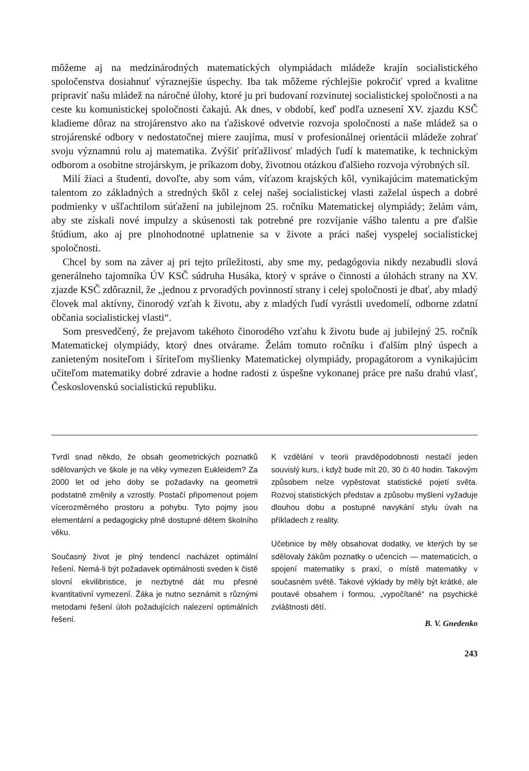môžeme aj na medzinárodných matematických olympiádach mládeže krajín socialistického spoločenstva dosiahnuť výraznejšie úspechy. Iba tak môžeme rýchlejšie pokročiť vpred a kvalitne pripraviť našu mládež na náročné úlohy, ktoré ju pri budovaní rozvinutej socialistickej spoločnosti a na ceste ku komunistickej spoločnosti čakajú. Ak dnes, v období, keď podľa uznesení XV. zjazdu KSČ kladieme dôraz na strojárenstvo ako na ťažiskové odvetvie rozvoja spoločnosti a naše mládež sa o strojárenské odbory v nedostatočnej miere zaujíma, musí v profesionálnej orientácii mládeže zohrať svoju významnú rolu aj matematika. Zvýšiť príťažlivosť mladých ľudí k matematike, k technickým odborom a osobitne strojárskym, je príkazom doby, životnou otázkou ďalšieho rozvoja výrobných síl.
Milí žiaci a študenti, dovoľte, aby som vám, víťazom krajských kôl, vynikajúcim matematickým talentom zo základných a stredných škôl z celej našej socialistickej vlasti zaželal úspech a dobré podmienky v ušľachtilom súťažení na jubilejnom 25. ročníku Matematickej olympiády; želám vám, aby ste získali nové impulzy a skúsenosti tak potrebné pre rozvíjanie vášho talentu a pre ďalšie štúdium, ako aj pre plnohodnotné uplatnenie sa v živote a práci našej vyspelej socialistickej spoločnosti.
Chcel by som na záver aj pri tejto príležitosti, aby sme my, pedagógovia nikdy nezabudli slová generálneho tajomníka ÚV KSČ súdruha Husáka, ktorý v správe o činnosti a úlohách strany na XV. zjazde KSČ zdôraznil, že „jednou z prvoradých povinností strany i celej spoločnosti je dbať, aby mladý človek mal aktívny, činorodý vzťah k životu, aby z mladých ľudí vyrástli uvedomelí, odborne zdatní občania socialistickej vlasti“.
Som presvedčený, že prejavom takéhoto činorodého vzťahu k životu bude aj jubilejný 25. ročník Matematickej olympiády, ktorý dnes otvárame. Želám tomuto ročníku i ďalším plný úspech a zanieteným nositeľom i šíriteľom myšlienky Matematickej olympiády, propagátorom a vynikajúcim učiteľom matematiky dobré zdravie a hodne radosti z úspešne vykonanej práce pre našu drahú vlasť, Československú socialistickú republiku.
Tvrdí snad někdo, že obsah geometrických poznatků sdělovaných ve škole je na věky vymezen Eukleidem? Za 2000 let od jeho doby se požadavky na geometrii podstatně změnily a vzrostly. Postačí připomenout pojem vícerozměrného prostoru a pohybu. Tyto pojmy jsou elementární a pedagogicky plně dostupné dětem školního věku.
Současný život je plný tendencí nacházet optimální řešení. Nemá-li být požadavek optimálnosti sveden k čistě slovní ekvilibristice, je nezbytné dát mu přesné kvantitativní vymezení. Žáka je nutno seznámit s různými metodami řešení úloh požadujících nalezení optimálních řešení.
K vzdělání v teorii pravděpodobnosti nestačí jeden souvislý kurs, i když bude mít 20, 30 či 40 hodin. Takovým způsobem nelze vypěstovat statistické pojetí světa. Rozvoj statistických představ a způsobu myšlení vyžaduje dlouhou dobu a postupné navykání stylu úvah na příkladech z reality.
Učebnice by měly obsahovat dodatky, ve kterých by se sdělovaly žákům poznatky o učencích — matematicích, o spojení matematiky s praxí, o místě matematiky v současném světě. Takové výklady by měly být krátké, ale poutavé obsahem i formou, „vypočítané“ na psychické zvláštnosti dětí.
B. V. Gnedenko
243